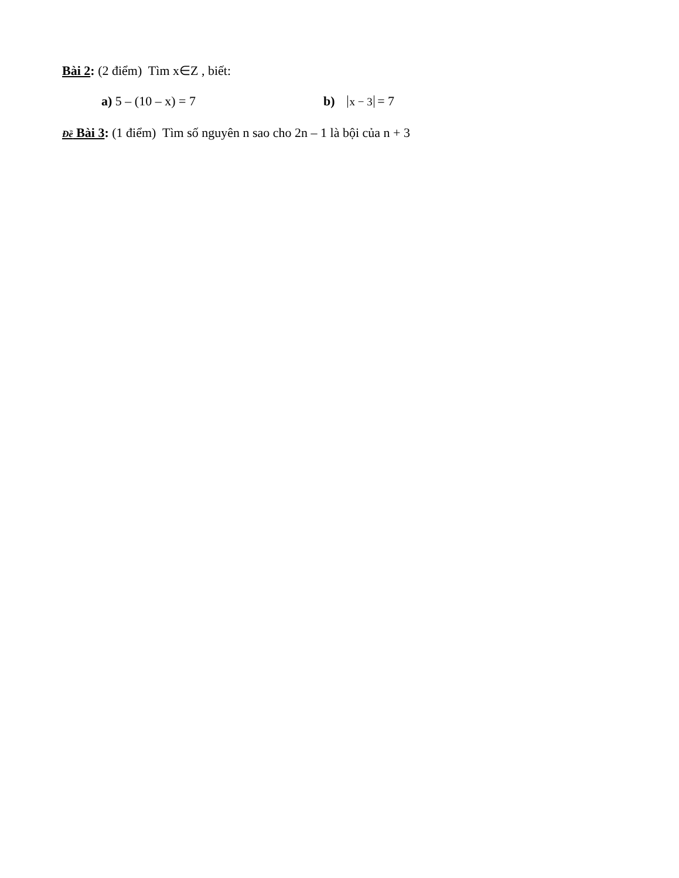Bài 2: (2 điểm) Tìm x∈Z , biết:
a) 5 – (10 – x) = 7 b) x − 3 = 7
Đề Bài 3: (1 điểm) Tìm số nguyên n sao cho 2n – 1 là bội của n + 3